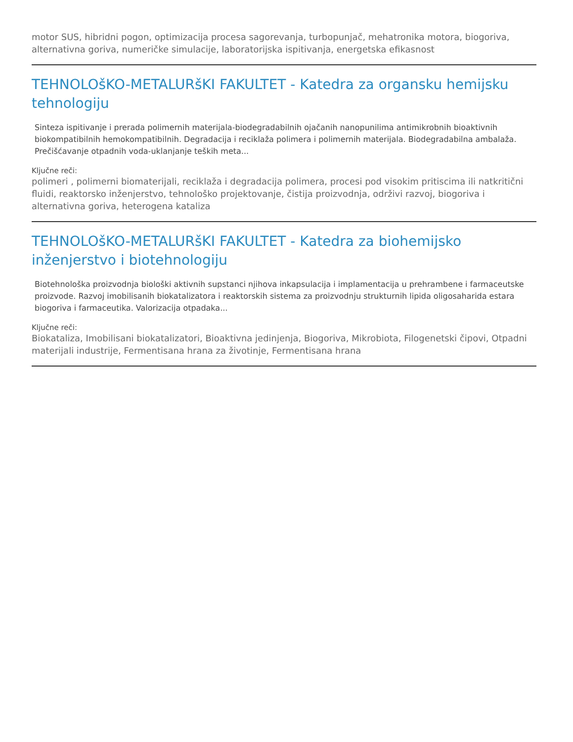motor SUS, hibridni pogon, optimizacija procesa sagorevanja, turbopunjač, mehatronika motora, biogoriva, alternativna goriva, numeričke simulacije, laboratorijska ispitivanja, energetska efikasnost
TEHNOLOšKO-METALURšKI FAKULTET - Katedra za organsku hemijsku tehnologiju
Sinteza ispitivanje i prerada polimernih materijala-biodegradabilnih ojačanih nanopunilima antimikrobnih bioaktivnih biokompatibilnih hemokompatibilnih. Degradacija i reciklaža polimera i polimernih materijala. Biodegradabilna ambalaža. Prečišćavanje otpadnih voda-uklanjanje teških meta...
Ključne reči:
polimeri , polimerni biomaterijali, reciklaža i degradacija polimera, procesi pod visokim pritiscima ili natkritični fluidi, reaktorsko inženjerstvo, tehnološko projektovanje, čistija proizvodnja, održivi razvoj, biogoriva i alternativna goriva, heterogena kataliza
TEHNOLOšKO-METALURšKI FAKULTET - Katedra za biohemijsko inženjerstvo i biotehnologiju
Biotehnološka proizvodnja biološki aktivnih supstanci njihova inkapsulacija i implamentacija u prehrambene i farmaceutske proizvode. Razvoj imobilisanih biokatalizatora i reaktorskih sistema za proizvodnju strukturnih lipida oligosaharida estara biogoriva i farmaceutika. Valorizacija otpadaka...
Ključne reči:
Biokataliza, Imobilisani biokatalizatori, Bioaktivna jedinjenja, Biogoriva, Mikrobiota, Filogenetski čipovi, Otpadni materijali industrije, Fermentisana hrana za životinje, Fermentisana hrana